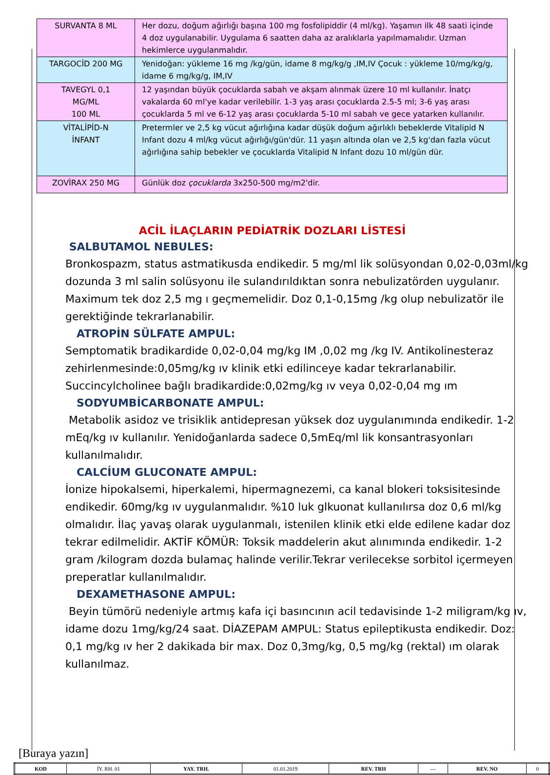| SURVANTA 8 ML | Her dozu, doğum ağırlığı başına 100 mg fosfolipiddir (4 ml/kg). Yaşamın ilk 48 saati içinde 4 doz uygulanabilir. Uygulama 6 saatten daha az aralıklarla yapılmamalıdır. Uzman hekimlerce uygulanmalıdır. |
| TARGOCİD 200 MG | Yenidoğan: yükleme 16 mg /kg/gün, idame 8 mg/kg/g ,IM,IV Çocuk : yükleme 10/mg/kg/g, idame 6 mg/kg/g, IM,IV |
| TAVEGYL 0,1 MG/ML 100 ML | 12 yaşından büyük çocuklarda sabah ve akşam alınmak üzere 10 ml kullanılır. İnatçı vakalarda 60 ml'ye kadar verilebilir. 1-3 yaş arası çocuklarda 2.5-5 ml; 3-6 yaş arası çocuklarda 5 ml ve 6-12 yaş arası çocuklarda 5-10 ml sabah ve gece yatarken kullanılır. |
| VİTALİPİD-N İNFANT | Pretermler ve 2,5 kg vücut ağırlığına kadar düşük doğum ağırlıklı bebeklerde Vitalipid N Infant dozu 4 ml/kg vücut ağırlığı/gün'dür. 11 yaşın altında olan ve 2,5 kg'dan fazla vücut ağırlığına sahip bebekler ve çocuklarda Vitalipid N Infant dozu 10 ml/gün dür. |
| ZOVİRAX 250 MG | Günlük doz çocuklarda 3x250-500 mg/m2'dir. |
ACİL İLAÇLARIN PEDİATRİK DOZLARI LİSTESİ
SALBUTAMOL NEBULES:
Bronkospazm, status astmatikusda endikedir. 5 mg/ml lik solüsyondan 0,02-0,03ml/kg dozunda 3 ml salin solüsyonu ile sulandırıldıktan sonra nebulizatörden uygulanır. Maximum tek doz 2,5 mg ı geçmemelidir. Doz 0,1-0,15mg /kg olup nebulizatör ile gerektiğinde tekrarlanabilir.
ATROPİN SÜLFATE AMPUL:
Semptomatik bradikardide 0,02-0,04 mg/kg IM ,0,02 mg /kg IV. Antikolinesteraz zehirlenmesinde:0,05mg/kg ıv klinik etki edilinceye kadar tekrarlanabilir. Succincylcholinee bağlı bradikardide:0,02mg/kg ıv veya 0,02-0,04 mg ım
SODYUMBİCARBONATE AMPUL:
Metabolik asidoz ve trisiklik antidepresan yüksek doz uygulanımında endikedir. 1-2 mEq/kg ıv kullanılır. Yenidoğanlarda sadece 0,5mEq/ml lik konsantrasyonları kullanılmalıdır.
CALCİUM GLUCONATE AMPUL:
İonize hipokalsemi, hiperkalemi, hipermagnezemi, ca kanal blokeri toksisitesinde endikedir. 60mg/kg ıv uygulanmalıdır. %10 luk glkuonat kullanılırsa doz 0,6 ml/kg olmalıdır. İlaç yavaş olarak uygulanmalı, istenilen klinik etki elde edilene kadar doz tekrar edilmelidir. AKTİF KÖMÜR: Toksik maddelerin akut alınımında endikedir. 1-2 gram /kilogram dozda bulamaç halinde verilir.Tekrar verilecekse sorbitol içermeyen preperatlar kullanılmalıdır.
DEXAMETHASONE AMPUL:
Beyin tümörü nedeniyle artmış kafa içi basıncının acil tedavisinde 1-2 miligram/kg ıv, idame dozu 1mg/kg/24 saat. DİAZEPAM AMPUL: Status epileptikusta endikedir. Doz: 0,1 mg/kg ıv her 2 dakikada bir max. Doz 0,3mg/kg, 0,5 mg/kg (rektal) ım olarak kullanılmaz.
[Buraya yazın]
| KOD | İY. RH. 01 | YAY. TRH. | 01.01.2019 | REV. TRH | --- | REV. NO | 0 |